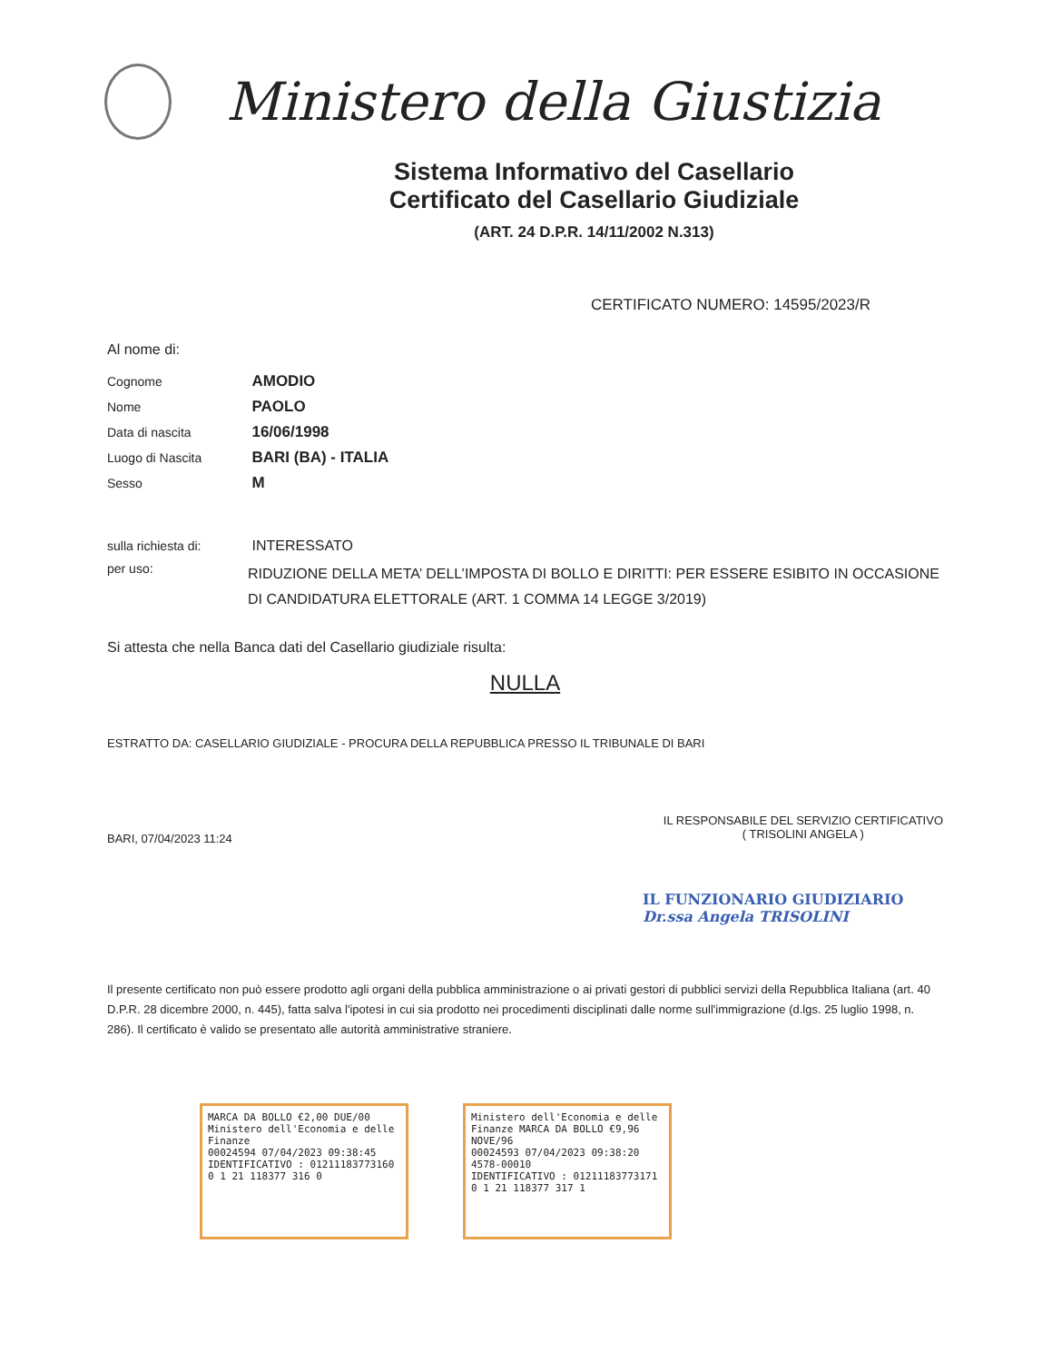Ministero della Giustizia
Sistema Informativo del Casellario
Certificato del Casellario Giudiziale
(ART. 24 D.P.R. 14/11/2002 N.313)
CERTIFICATO NUMERO: 14595/2023/R
Al nome di:
Cognome AMODIO
Nome PAOLO
Data di nascita 16/06/1998
Luogo di Nascita BARI (BA) - ITALIA
Sesso M
sulla richiesta di: INTERESSATO
per uso: RIDUZIONE DELLA META’ DELL’IMPOSTA DI BOLLO E DIRITTI: PER ESSERE ESIBITO IN OCCASIONE DI CANDIDATURA ELETTORALE (ART. 1 COMMA 14 LEGGE 3/2019)
Si attesta che nella Banca dati del Casellario giudiziale risulta:
NULLA
ESTRATTO DA: CASELLARIO GIUDIZIALE - PROCURA DELLA REPUBBLICA PRESSO IL TRIBUNALE DI BARI
BARI, 07/04/2023 11:24
IL RESPONSABILE DEL SERVIZIO CERTIFICATIVO
( TRISOLINI ANGELA )
IL FUNZIONARIO GIUDIZIARIO
Dr.ssa Angela TRISOLINI
Il presente certificato non può essere prodotto agli organi della pubblica amministrazione o ai privati gestori di pubblici servizi della Repubblica Italiana (art. 40 D.P.R. 28 dicembre 2000, n. 445), fatta salva l'ipotesi in cui sia prodotto nei procedimenti disciplinati dalle norme sull'immigrazione (d.lgs. 25 luglio 1998, n. 286). Il certificato è valido se presentato alle autorità amministrative straniere.
MARCA DA BOLLO €2,00 DUE/00
Ministero dell'Economia e delle Finanze
00024594 07/04/2023 09:38:45
IDENTIFICATIVO : 01211183773160
0 1 21 118377 316 0
Ministero dell'Economia e delle Finanze MARCA DA BOLLO €9,96 NOVE/96
00024593 07/04/2023 09:38:20
4578-00010
IDENTIFICATIVO : 01211183773171
0 1 21 118377 317 1